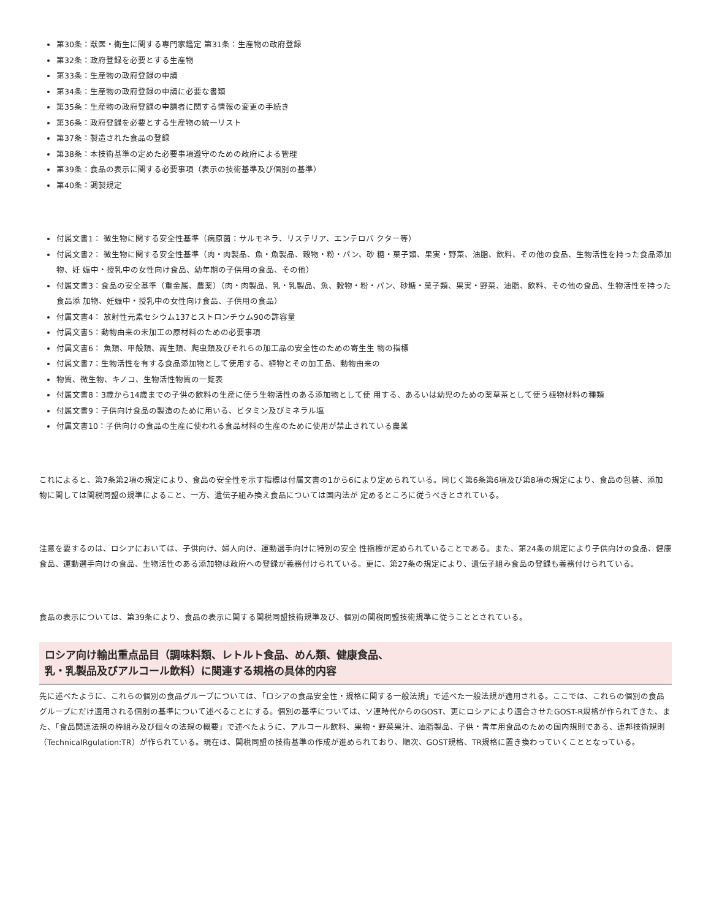第30条：獣医・衛生に関する専門家鑑定 第31条：生産物の政府登録
第32条：政府登録を必要とする生産物
第33条：生産物の政府登録の申請
第34条：生産物の政府登録の申請に必要な書類
第35条：生産物の政府登録の申請者に関する情報の変更の手続き
第36条：政府登録を必要とする生産物の統一リスト
第37条：製造された食品の登録
第38条：本技術基準の定めた必要事項遵守のための政府による管理
第39条：食品の表示に関する必要事項（表示の技術基準及び個別の基準）
第40条：調製規定
付属文書1： 微生物に関する安全性基準（病原菌：サルモネラ、リステリア、エンテロバ クター等）
付属文書2： 微生物に関する安全性基準（肉・肉製品、魚・魚製品、穀物・粉・パン、砂 糖・菓子類、果実・野菜、油脂、飲料、その他の食品、生物活性を持った食品添加物、妊 娠中・授乳中の女性向け食品、幼年期の子供用の食品、その他）
付属文書3：食品の安全基準（重金属、農薬）（肉・肉製品、乳・乳製品、魚、穀物・粉・パン、砂糖・菓子類、果実・野菜、油脂、飲料、その他の食品、生物活性を持った食品添 加物、妊娠中・授乳中の女性向け食品、子供用の食品）
付属文書4： 放射性元素セシウム137とストロンチウム90の許容量
付属文書5：動物由来の未加工の原材料のための必要事項
付属文書6： 魚類、甲殻類、両生類、爬虫類及びそれらの加工品の安全性のための寄生生 物の指標
付属文書7：生物活性を有する食品添加物として使用する、植物とその加工品、動物由来の
物質、微生物、キノコ、生物活性物質の一覧表
付属文書8：3歳から14歳までの子供の飲料の生産に使う生物活性のある添加物として使 用する、あるいは幼児のための薬草茶として使う植物材料の種類
付属文書9：子供向け食品の製造のために用いる、ビタミン及びミネラル塩
付属文書10：子供向けの食品の生産に使われる食品材料の生産のために使用が禁止されている農薬
これによると、第7条第2項の規定により、食品の安全性を示す指標は付属文書の1から6により定められている。同じく第6条第6項及び第8項の規定により、食品の包装、添加 物に関しては関税同盟の規準によること、一方、遺伝子組み換え食品については国内法が 定めるところに従うべきとされている。
注意を要するのは、ロシアにおいては、子供向け、婦人向け、運動選手向けに特別の安全 性指標が定められていることである。また、第24条の規定により子供向けの食品、健康食品、運動選手向けの食品、生物活性のある添加物は政府への登録が義務付けられている。更に、第27条の規定により、遺伝子組み食品の登録も義務付けられている。
食品の表示については、第39条により、食品の表示に関する関税同盟技術規準及び、個別の関税同盟技術規準に従うこととされている。
ロシア向け輸出重点品目（調味料類、レトルト食品、めん類、健康食品、
乳・乳製品及びアルコール飲料）に関連する規格の具体的内容
先に述べたように、これらの個別の食品グループについては、「ロシアの食品安全性・規格に関する一般法規」で述べた一般法規が適用される。ここでは、これらの個別の食品グループにだけ適用される個別の基準について述べることにする。個別の基準については、ソ連時代からのGOST、更にロシアにより適合させたGOST-R規格が作られてきた、また、「食品関連法規の枠組み及び個々の法規の概要」で述べたように、アルコール飲料、果物・野菜果汁、油脂製品、子供・青年用食品のための国内規則である、連邦技術規則（TechnicalRgulation:TR）が作られている。現在は、関税同盟の技術基準の作成が進められており、順次、GOST規格、TR規格に置き換わっていくこととなっている。